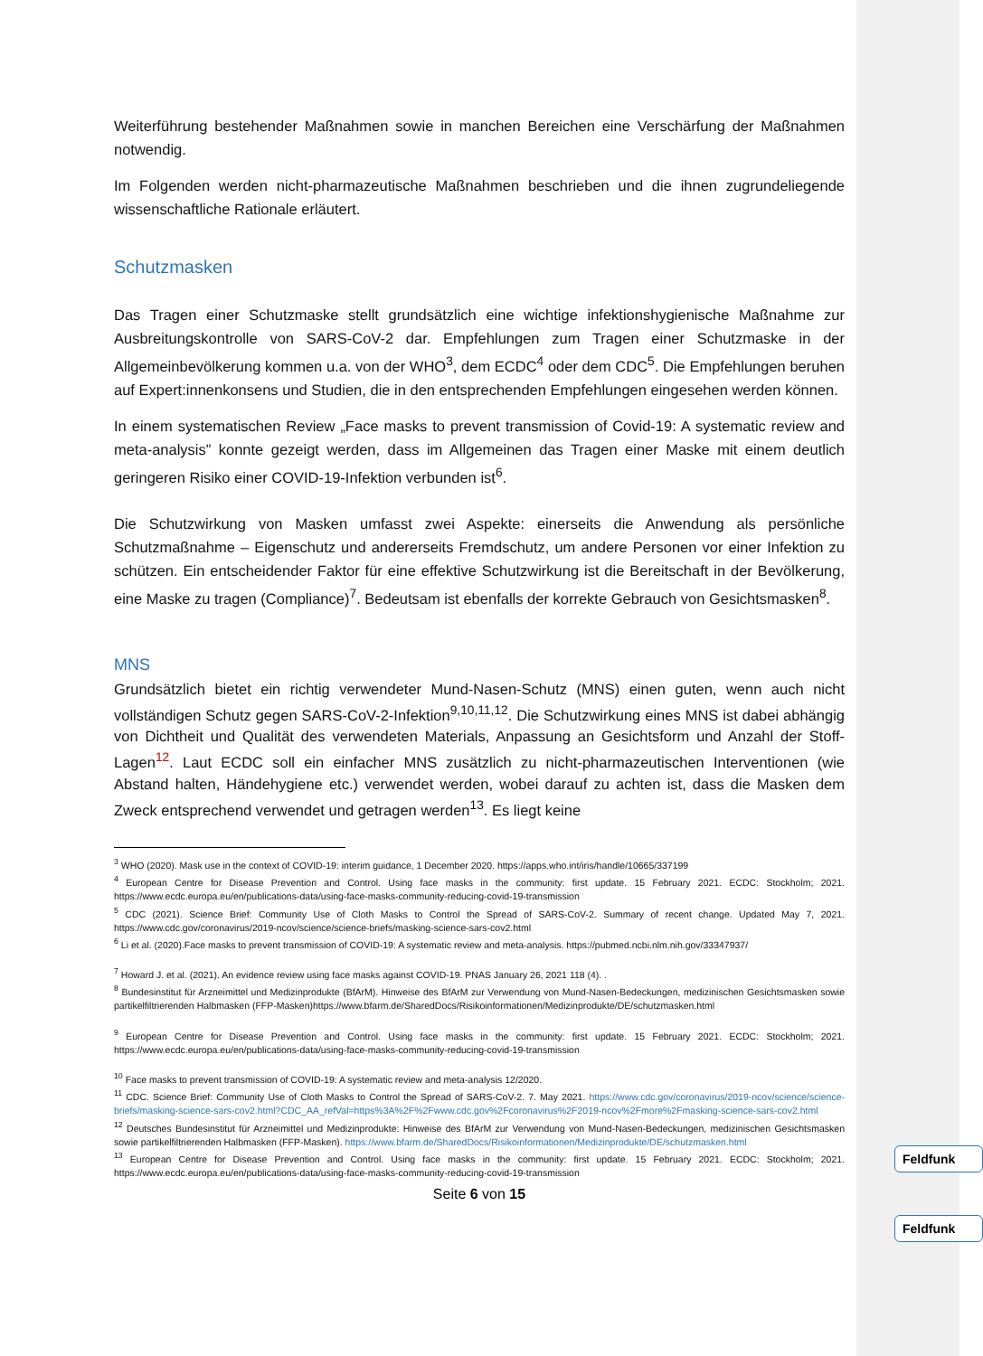Weiterführung bestehender Maßnahmen sowie in manchen Bereichen eine Verschärfung der Maßnahmen notwendig.
Im Folgenden werden nicht-pharmazeutische Maßnahmen beschrieben und die ihnen zugrundeliegende wissenschaftliche Rationale erläutert.
Schutzmasken
Das Tragen einer Schutzmaske stellt grundsätzlich eine wichtige infektionshygienische Maßnahme zur Ausbreitungskontrolle von SARS-CoV-2 dar. Empfehlungen zum Tragen einer Schutzmaske in der Allgemeinbevölkerung kommen u.a. von der WHO<sup>3</sup>, dem ECDC<sup>4</sup> oder dem CDC<sup>5</sup>. Die Empfehlungen beruhen auf Expert:innenkonsens und Studien, die in den entsprechenden Empfehlungen eingesehen werden können.
In einem systematischen Review „Face masks to prevent transmission of Covid-19: A systematic review and meta-analysis” konnte gezeigt werden, dass im Allgemeinen das Tragen einer Maske mit einem deutlich geringeren Risiko einer COVID-19-Infektion verbunden ist<sup>6</sup>.
Die Schutzwirkung von Masken umfasst zwei Aspekte: einerseits die Anwendung als persönliche Schutzmaßnahme – Eigenschutz und andererseits Fremdschutz, um andere Personen vor einer Infektion zu schützen. Ein entscheidender Faktor für eine effektive Schutzwirkung ist die Bereitschaft in der Bevölkerung, eine Maske zu tragen (Compliance)<sup>7</sup>. Bedeutsam ist ebenfalls der korrekte Gebrauch von Gesichtsmasken<sup>8</sup>.
MNS
Grundsätzlich bietet ein richtig verwendeter Mund-Nasen-Schutz (MNS) einen guten, wenn auch nicht vollständigen Schutz gegen SARS-CoV-2-Infektion<sup>9,10,11,12</sup>. Die Schutzwirkung eines MNS ist dabei abhängig von Dichtheit und Qualität des verwendeten Materials, Anpassung an Gesichtsform und Anzahl der Stoff-Lagen<sup>12</sup>. Laut ECDC soll ein einfacher MNS zusätzlich zu nicht-pharmazeutischen Interventionen (wie Abstand halten, Händehygiene etc.) verwendet werden, wobei darauf zu achten ist, dass die Masken dem Zweck entsprechend verwendet und getragen werden<sup>13</sup>. Es liegt keine
<sup>3</sup> WHO (2020). Mask use in the context of COVID-19: interim guidance, 1 December 2020. https://apps.who.int/iris/handle/10665/337199
<sup>4</sup> European Centre for Disease Prevention and Control. Using face masks in the community: first update. 15 February 2021. ECDC: Stockholm; 2021. https://www.ecdc.europa.eu/en/publications-data/using-face-masks-community-reducing-covid-19-transmission
<sup>5</sup> CDC (2021). Science Brief: Community Use of Cloth Masks to Control the Spread of SARS-CoV-2. Summary of recent change. Updated May 7, 2021. https://www.cdc.gov/coronavirus/2019-ncov/science/science-briefs/masking-science-sars-cov2.html
<sup>6</sup> Li et al. (2020).Face masks to prevent transmission of COVID-19: A systematic review and meta-analysis. https://pubmed.ncbi.nlm.nih.gov/33347937/
<sup>7</sup> Howard J. et al. (2021). An evidence review using face masks against COVID-19. PNAS January 26, 2021 118 (4). .
<sup>8</sup> Bundesinstitut für Arzneimittel und Medizinprodukte (BfArM). Hinweise des BfArM zur Verwendung von Mund-Nasen-Bedeckungen, medizinischen Gesichtsmasken sowie partikelfiltrierenden Halbmasken (FFP-Masken)https://www.bfarm.de/SharedDocs/Risikoinformationen/Medizinprodukte/DE/schutzmasken.html
<sup>9</sup> European Centre for Disease Prevention and Control. Using face masks in the community: first update. 15 February 2021. ECDC: Stockholm; 2021. https://www.ecdc.europa.eu/en/publications-data/using-face-masks-community-reducing-covid-19-transmission
<sup>10</sup> Face masks to prevent transmission of COVID-19: A systematic review and meta-analysis 12/2020.
<sup>11</sup> CDC. Science Brief: Community Use of Cloth Masks to Control the Spread of SARS-CoV-2. 7. May 2021. https://www.cdc.gov/coronavirus/2019-ncov/science/science-briefs/masking-science-sars-cov2.html?CDC_AA_refVal=https%3A%2F%2Fwww.cdc.gov%2Fcoronavirus%2F2019-ncov%2Fmore%2Fmasking-science-sars-cov2.html
<sup>12</sup> Deutsches Bundesinstitut für Arzneimittel und Medizinprodukte: Hinweise des BfArM zur Verwendung von Mund-Nasen-Bedeckungen, medizinischen Gesichtsmasken sowie partikelfiltrierenden Halbmasken (FFP-Masken). https://www.bfarm.de/SharedDocs/Risikoinformationen/Medizinprodukte/DE/schutzmasken.html
<sup>13</sup> European Centre for Disease Prevention and Control. Using face masks in the community: first update. 15 February 2021. ECDC: Stockholm; 2021. https://www.ecdc.europa.eu/en/publications-data/using-face-masks-community-reducing-covid-19-transmission
Seite 6 von 15
Feldfunk
Feldfunk